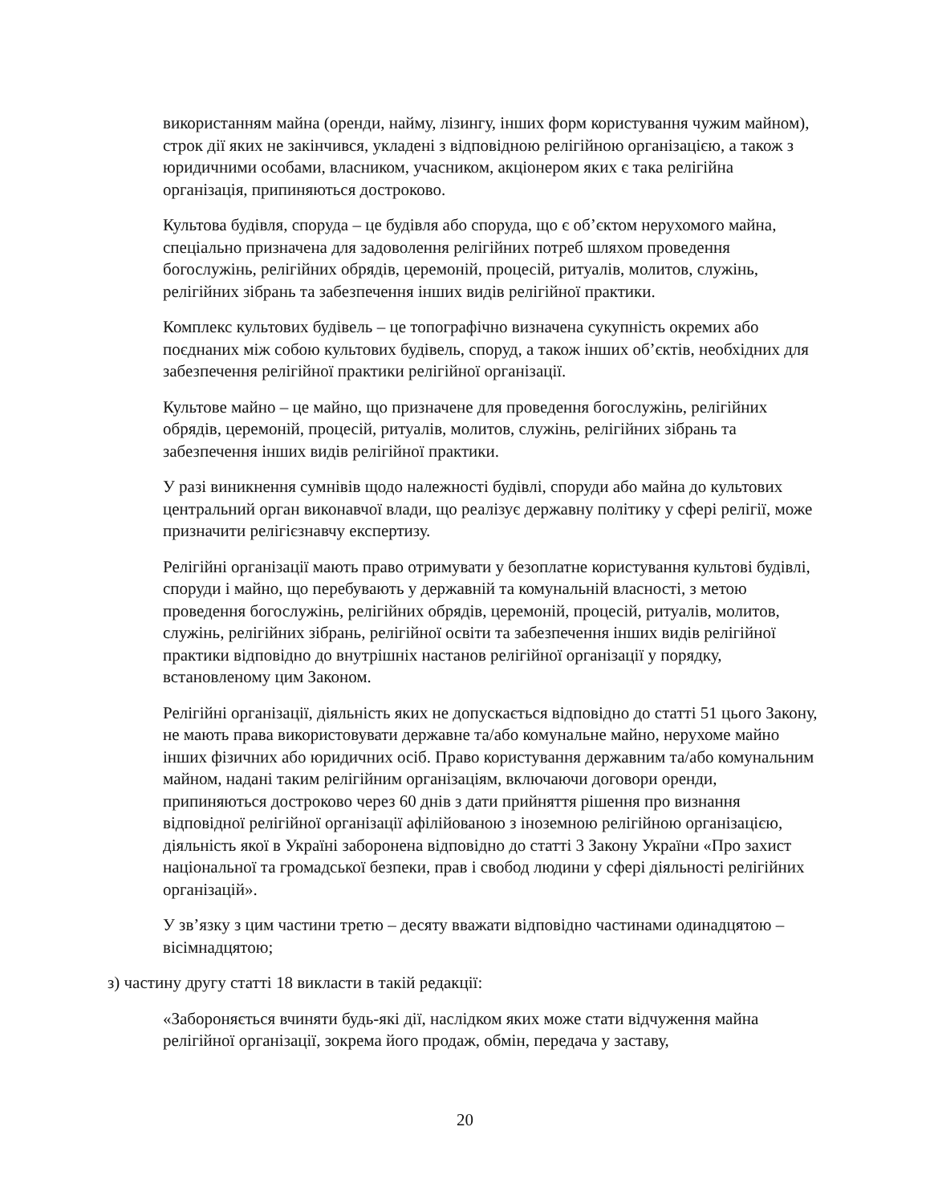використанням майна (оренди, найму, лізингу, інших форм користування чужим майном), строк дії яких не закінчився, укладені з відповідною релігійною організацією, а також з юридичними особами, власником, учасником, акціонером яких є така релігійна організація, припиняються достроково.
Культова будівля, споруда – це будівля або споруда, що є об’єктом нерухомого майна, спеціально призначена для задоволення релігійних потреб шляхом проведення богослужінь, релігійних обрядів, церемоній, процесій, ритуалів, молитов, служінь, релігійних зібрань та забезпечення інших видів релігійної практики.
Комплекс культових будівель – це топографічно визначена сукупність окремих або поєднаних між собою культових будівель, споруд, а також інших об’єктів, необхідних для забезпечення релігійної практики релігійної організації.
Культове майно – це майно, що призначене для проведення богослужінь, релігійних обрядів, церемоній, процесій, ритуалів, молитов, служінь, релігійних зібрань та забезпечення інших видів релігійної практики.
У разі виникнення сумнівів щодо належності будівлі, споруди або майна до культових центральний орган виконавчої влади, що реалізує державну політику у сфері релігії, може призначити релігієзнавчу експертизу.
Релігійні організації мають право отримувати у безоплатне користування культові будівлі, споруди і майно, що перебувають у державній та комунальній власності, з метою проведення богослужінь, релігійних обрядів, церемоній, процесій, ритуалів, молитов, служінь, релігійних зібрань, релігійної освіти та забезпечення інших видів релігійної практики відповідно до внутрішніх настанов релігійної організації у порядку, встановленому цим Законом.
Релігійні організації, діяльність яких не допускається відповідно до статті 51 цього Закону, не мають права використовувати державне та/або комунальне майно, нерухоме майно інших фізичних або юридичних осіб. Право користування державним та/або комунальним майном, надані таким релігійним організаціям, включаючи договори оренди, припиняються достроково через 60 днів з дати прийняття рішення про визнання відповідної релігійної організації афілійованою з іноземною релігійною організацією, діяльність якої в Україні заборонена відповідно до статті 3 Закону України «Про захист національної та громадської безпеки, прав і свобод людини у сфері діяльності релігійних організацій».
У зв’язку з цим частини третю – десяту вважати відповідно частинами одинадцятою – вісімнадцятою;
з) частину другу статті 18 викласти в такій редакції:
«Забороняється вчиняти будь-які дії, наслідком яких може стати відчуження майна релігійної організації, зокрема його продаж, обмін, передача у заставу,
20